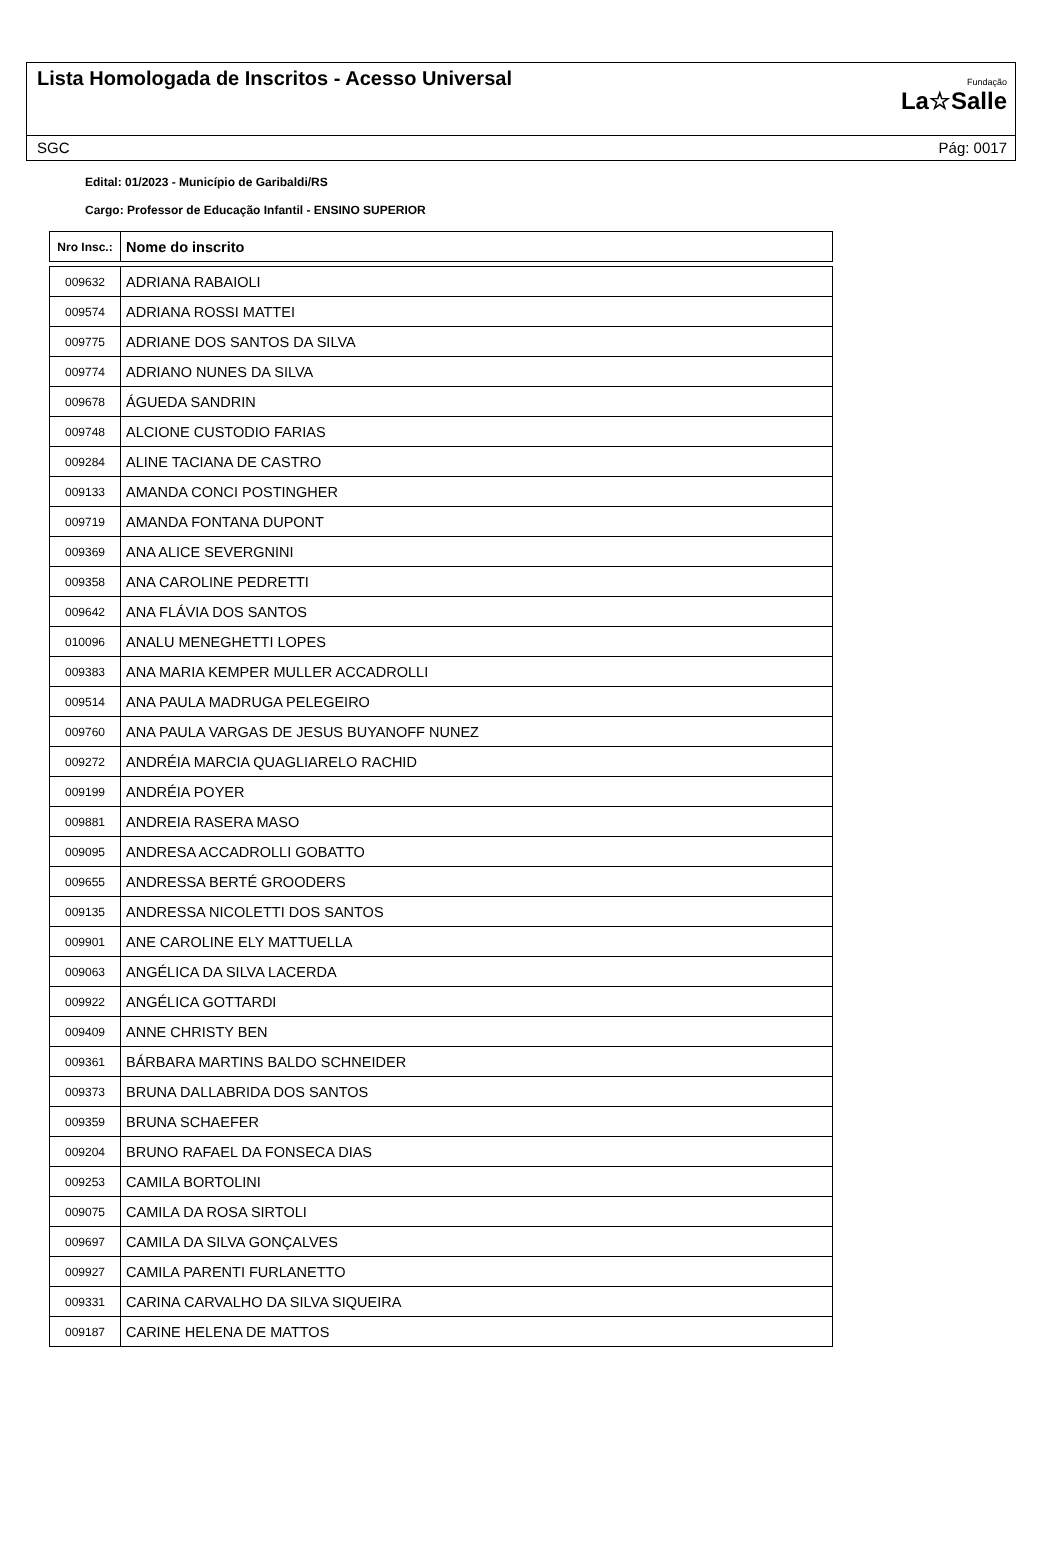Lista Homologada de Inscritos - Acesso Universal
Fundação
La☆Salle
SGC Pág: 0017
Edital: 01/2023 - Município de Garibaldi/RS
Cargo: Professor de Educação Infantil - ENSINO SUPERIOR
| Nro Insc.: | Nome do inscrito |
| --- | --- |
| 009632 | ADRIANA RABAIOLI |
| 009574 | ADRIANA ROSSI MATTEI |
| 009775 | ADRIANE DOS SANTOS DA SILVA |
| 009774 | ADRIANO NUNES DA SILVA |
| 009678 | ÁGUEDA SANDRIN |
| 009748 | ALCIONE CUSTODIO FARIAS |
| 009284 | ALINE TACIANA DE CASTRO |
| 009133 | AMANDA CONCI POSTINGHER |
| 009719 | AMANDA FONTANA DUPONT |
| 009369 | ANA ALICE SEVERGNINI |
| 009358 | ANA CAROLINE PEDRETTI |
| 009642 | ANA FLÁVIA DOS SANTOS |
| 010096 | ANALU MENEGHETTI LOPES |
| 009383 | ANA MARIA KEMPER MULLER ACCADROLLI |
| 009514 | ANA PAULA MADRUGA PELEGEIRO |
| 009760 | ANA PAULA VARGAS DE JESUS BUYANOFF NUNEZ |
| 009272 | ANDRÉIA MARCIA QUAGLIARELO RACHID |
| 009199 | ANDRÉIA POYER |
| 009881 | ANDREIA RASERA MASO |
| 009095 | ANDRESA ACCADROLLI GOBATTO |
| 009655 | ANDRESSA BERTÉ GROODERS |
| 009135 | ANDRESSA NICOLETTI DOS SANTOS |
| 009901 | ANE CAROLINE ELY MATTUELLA |
| 009063 | ANGÉLICA DA SILVA LACERDA |
| 009922 | ANGÉLICA GOTTARDI |
| 009409 | ANNE CHRISTY BEN |
| 009361 | BÁRBARA MARTINS BALDO SCHNEIDER |
| 009373 | BRUNA DALLABRIDA DOS SANTOS |
| 009359 | BRUNA SCHAEFER |
| 009204 | BRUNO RAFAEL DA FONSECA DIAS |
| 009253 | CAMILA BORTOLINI |
| 009075 | CAMILA DA ROSA SIRTOLI |
| 009697 | CAMILA DA SILVA GONÇALVES |
| 009927 | CAMILA PARENTI FURLANETTO |
| 009331 | CARINA CARVALHO DA SILVA SIQUEIRA |
| 009187 | CARINE HELENA DE MATTOS |